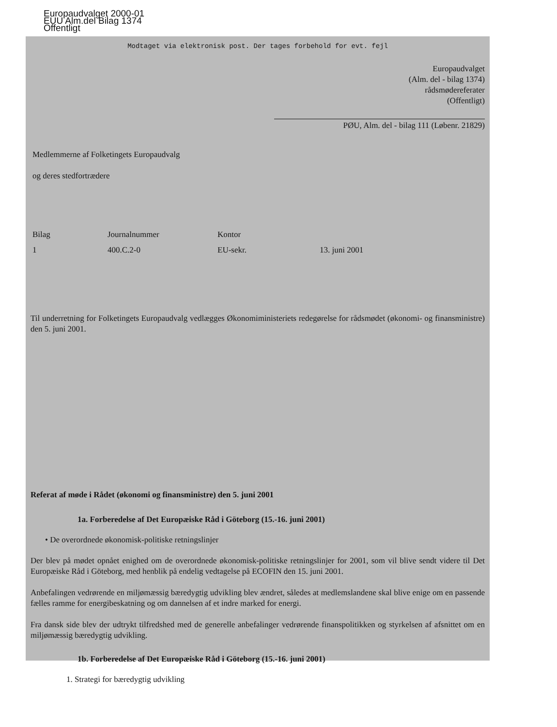Europaudvalget 2000-01
EUU Alm.del Bilag 1374
Offentligt
Modtaget via elektronisk post. Der tages forbehold for evt. fejl
Europaudvalget
(Alm. del - bilag 1374)
rådsmødereferater
(Offentligt)
PØU, Alm. del - bilag 111 (Løbenr. 21829)
Medlemmerne af Folketingets Europaudvalg
og deres stedfortrædere
Bilag Journalnummer Kontor
1 400.C.2-0 EU-sekr. 13. juni 2001
Til underretning for Folketingets Europaudvalg vedlægges Økonomiministeriets redegørelse for rådsmødet (økonomi- og finansministre) den 5. juni 2001.
Referat af møde i Rådet (økonomi og finansministre) den 5. juni 2001
1a. Forberedelse af Det Europæiske Råd i Göteborg (15.-16. juni 2001)
• De overordnede økonomisk-politiske retningslinjer
Der blev på mødet opnået enighed om de overordnede økonomisk-politiske retningslinjer for 2001, som vil blive sendt videre til Det Europæiske Råd i Göteborg, med henblik på endelig vedtagelse på ECOFIN den 15. juni 2001.
Anbefalingen vedrørende en miljømæssig bæredygtig udvikling blev ændret, således at medlemslandene skal blive enige om en passende fælles ramme for energibeskatning og om dannelsen af et indre marked for energi.
Fra dansk side blev der udtrykt tilfredshed med de generelle anbefalinger vedrørende finanspolitikken og styrkelsen af afsnittet om en miljømæssig bæredygtig udvikling.
1b. Forberedelse af Det Europæiske Råd i Göteborg (15.-16. juni 2001)
1. Strategi for bæredygtig udvikling